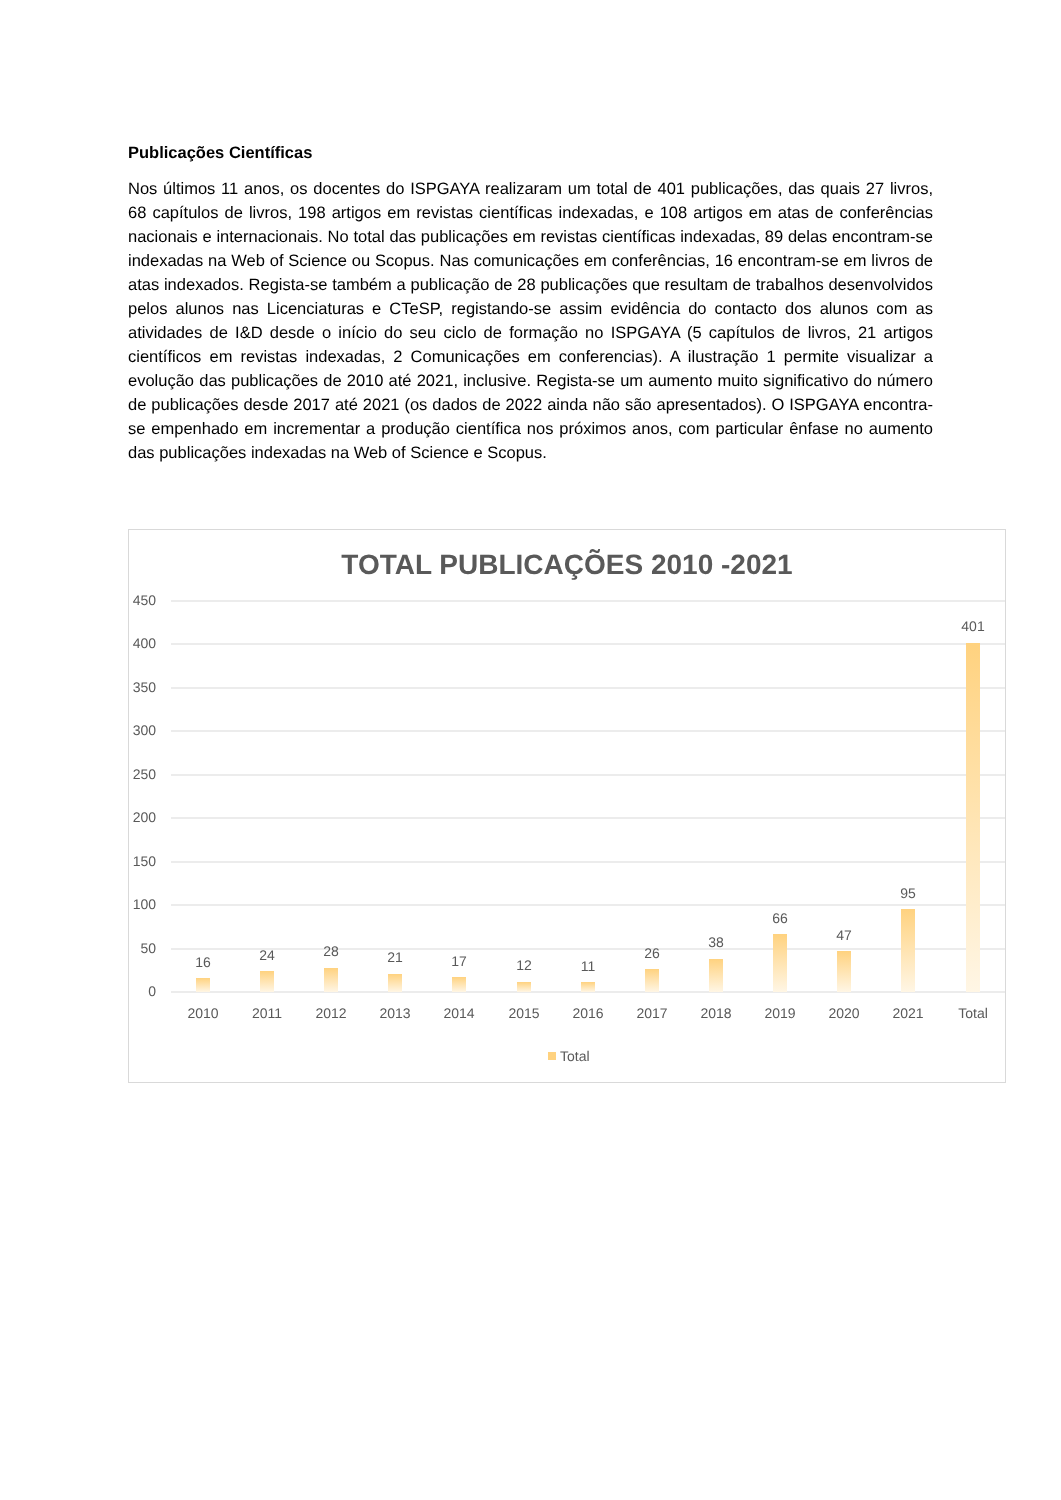Publicações Científicas
Nos últimos 11 anos, os docentes do ISPGAYA realizaram um total de 401 publicações, das quais 27 livros, 68 capítulos de livros, 198 artigos em revistas científicas indexadas, e 108 artigos em atas de conferências nacionais e internacionais. No total das publicações em revistas científicas indexadas, 89 delas encontram-se indexadas na Web of Science ou Scopus. Nas comunicações em conferências, 16 encontram-se em livros de atas indexados. Regista-se também a publicação de 28 publicações que resultam de trabalhos desenvolvidos pelos alunos nas Licenciaturas e CTeSP, registando-se assim evidência do contacto dos alunos com as atividades de I&D desde o início do seu ciclo de formação no ISPGAYA (5 capítulos de livros, 21 artigos científicos em revistas indexadas, 2 Comunicações em conferencias). A ilustração 1 permite visualizar a evolução das publicações de 2010 até 2021, inclusive. Regista-se um aumento muito significativo do número de publicações desde 2017 até 2021 (os dados de 2022 ainda não são apresentados). O ISPGAYA encontra-se empenhado em incrementar a produção científica nos próximos anos, com particular ênfase no aumento das publicações indexadas na Web of Science e Scopus.
TOTAL PUBLICAÇÕES 2010 -2021
450
400
350
300
250
200
150
100
50
0
16
24
28
21
17
12
11
26
38
66
47
95
401
2010
2011
2012
2013
2014
2015
2016
2017
2018
2019
2020
2021
Total
Total